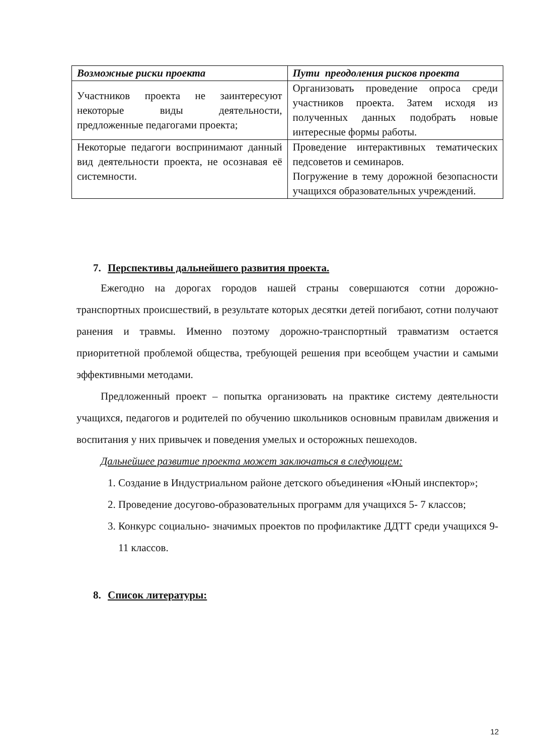| Возможные риски проекта | Пути преодоления рисков проекта |
| --- | --- |
| Участников проекта не заинтересуют некоторые виды деятельности, предложенные педагогами проекта; | Организовать проведение опроса среди участников проекта. Затем исходя из полученных данных подобрать новые интересные формы работы. |
| Некоторые педагоги воспринимают данный вид деятельности проекта, не осознавая её системности. | Проведение интерактивных тематических педсоветов и семинаров. Погружение в тему дорожной безопасности учащихся образовательных учреждений. |
7. Перспективы дальнейшего развития проекта.
Ежегодно на дорогах городов нашей страны совершаются сотни дорожно-транспортных происшествий, в результате которых десятки детей погибают, сотни получают ранения и травмы. Именно поэтому дорожно-транспортный травматизм остается приоритетной проблемой общества, требующей решения при всеобщем участии и самыми эффективными методами.
Предложенный проект – попытка организовать на практике систему деятельности учащихся, педагогов и родителей по обучению школьников основным правилам движения и воспитания у них привычек и поведения умелых и осторожных пешеходов.
Дальнейшее развитие проекта может заключаться в следующем:
1. Создание в Индустриальном районе детского объединения «Юный инспектор»;
2. Проведение досугово-образовательных программ для учащихся 5- 7 классов;
3. Конкурс социально- значимых проектов по профилактике ДДТТ среди учащихся 9-11 классов.
8. Список литературы:
12